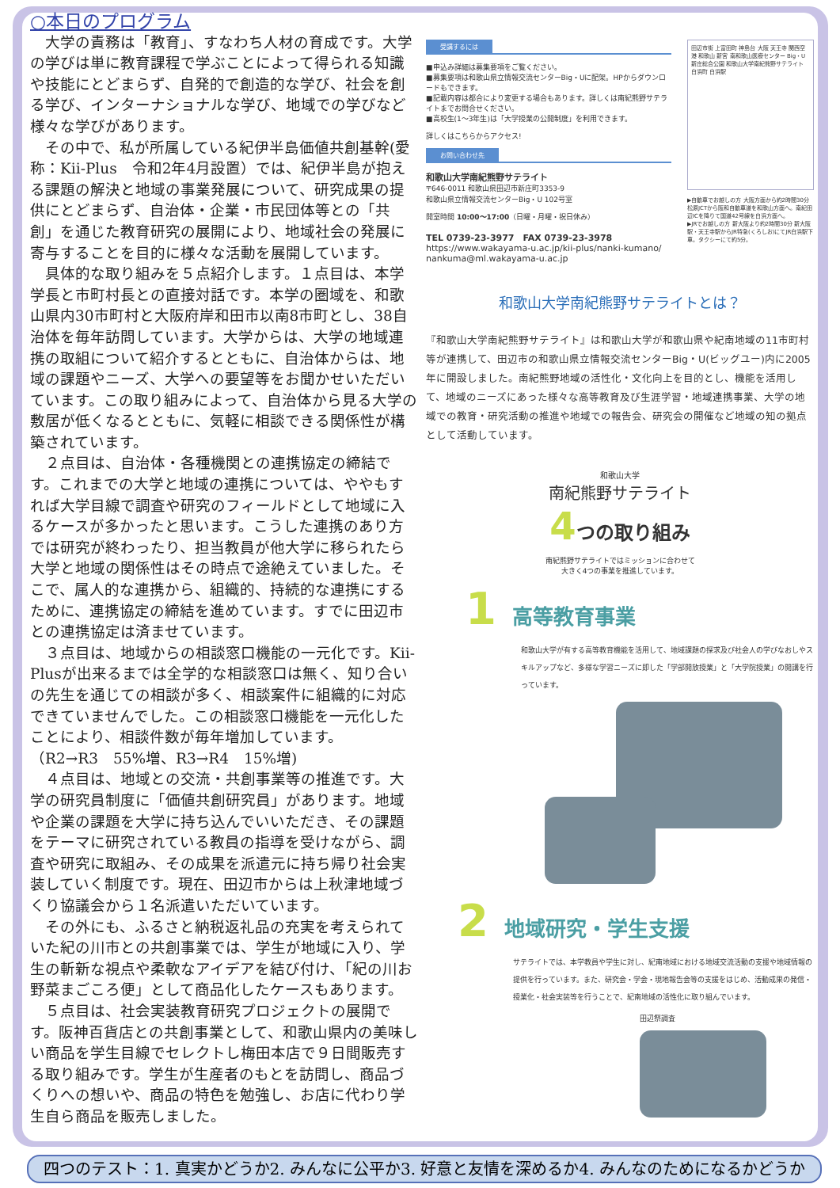○本日のプログラム
　大学の責務は「教育」、すなわち人材の育成です。大学の学びは単に教育課程で学ぶことによって得られる知識や技能にとどまらず、自発的で創造的な学び、社会を創る学び、インターナショナルな学び、地域での学びなど様々な学びがあります。
　その中で、私が所属している紀伊半島価値共創基幹(愛称：Kii-Plus　令和2年4月設置）では、紀伊半島が抱える課題の解決と地域の事業発展について、研究成果の提供にとどまらず、自治体・企業・市民団体等との「共創」を通じた教育研究の展開により、地域社会の発展に寄与することを目的に様々な活動を展開しています。
　具体的な取り組みを５点紹介します。１点目は、本学学長と市町村長との直接対話です。本学の圏域を、和歌山県内30市町村と大阪府岸和田市以南8市町とし、38自治体を毎年訪問しています。大学からは、大学の地域連携の取組について紹介するとともに、自治体からは、地域の課題やニーズ、大学への要望等をお聞かせいただいています。この取り組みによって、自治体から見る大学の敷居が低くなるとともに、気軽に相談できる関係性が構築されています。
　２点目は、自治体・各種機関との連携協定の締結です。これまでの大学と地域の連携については、ややもすれば大学目線で調査や研究のフィールドとして地域に入るケースが多かったと思います。こうした連携のあり方では研究が終わったり、担当教員が他大学に移られたら大学と地域の関係性はその時点で途絶えていました。そこで、属人的な連携から、組織的、持続的な連携にするために、連携協定の締結を進めています。すでに田辺市との連携協定は済ませています。
　３点目は、地域からの相談窓口機能の一元化です。Kii-Plusが出来るまでは全学的な相談窓口は無く、知り合いの先生を通じての相談が多く、相談案件に組織的に対応できていませんでした。この相談窓口機能を一元化したことにより、相談件数が毎年増加しています。
（R2→R3　55%増、R3→R4　15%増)
　４点目は、地域との交流・共創事業等の推進です。大学の研究員制度に「価値共創研究員」があります。地域や企業の課題を大学に持ち込んでいいただき、その課題をテーマに研究されている教員の指導を受けながら、調査や研究に取組み、その成果を派遣元に持ち帰り社会実装していく制度です。現在、田辺市からは上秋津地域づくり協議会から１名派遣いただいています。
　その外にも、ふるさと納税返礼品の充実を考えられていた紀の川市との共創事業では、学生が地域に入り、学生の斬新な視点や柔軟なアイデアを結び付け、「紀の川お野菜まごころ便」として商品化したケースもあります。
　５点目は、社会実装教育研究プロジェクトの展開です。阪神百貨店との共創事業として、和歌山県内の美味しい商品を学生目線でセレクトし梅田本店で９日間販売する取り組みです。学生が生産者のもとを訪問し、商品づくりへの想いや、商品の特色を勉強し、お店に代わり学生自ら商品を販売しました。
受講するには
■申込み詳細は募集要項をご覧ください。
■募集要項は和歌山県立情報交流センターBig・Uに配架。HPからダウンロードもできます。
■記載内容は都合により変更する場合もあります。詳しくは南紀熊野サテライトまでお問合せください。
■高校生(1〜3年生)は「大学授業の公開制度」を利用できます。
詳しくはこちらからアクセス!
お問い合わせ先
和歌山大学南紀熊野サテライト
〒646-0011 和歌山県田辺市新庄町3353-9
和歌山県立情報交流センターBig・U 102号室
開室時間 10:00〜17:00（日曜・月曜・祝日休み）
TEL 0739-23-3977　FAX 0739-23-3978
https://www.wakayama-u.ac.jp/kii-plus/nanki-kumano/
nankuma@ml.wakayama-u.ac.jp
田辺市街 上富田町 神島台 大阪 天王寺 関西空港 和歌山 新宮 南和歌山医療センター Big・U 新庄総合公園 和歌山大学南紀熊野サテライト 白浜町 白浜駅
▶自動車でお越しの方 大阪方面から約2時間30分 松原JCTから阪和自動車道を和歌山方面へ。南紀田辺ICを降りて国道42号線を白浜方面へ。
▶JRでお越しの方 新大阪より約2時間30分 新大阪駅・天王寺駅からJR特急(くろしお)にてJR白浜駅下車。タクシーにて約5分。
和歌山大学南紀熊野サテライトとは？
『和歌山大学南紀熊野サテライト』は和歌山大学が和歌山県や紀南地域の11市町村等が連携して、田辺市の和歌山県立情報交流センターBig・U(ビッグユー)内に2005年に開設しました。南紀熊野地域の活性化・文化向上を目的とし、機能を活用して、地域のニーズにあった様々な高等教育及び生涯学習・地域連携事業、大学の地域での教育・研究活動の推進や地域での報告会、研究会の開催など地域の知の拠点として活動しています。
和歌山大学
南紀熊野サテライト
4つの取り組み
南紀熊野サテライトではミッションに合わせて
大きく4つの事業を推進しています。
1 高等教育事業
和歌山大学が有する高等教育機能を活用して、地域課題の探求及び社会人の学びなおしやスキルアップなど、多様な学習ニーズに即した「学部開放授業」と「大学院授業」の開講を行っています。
2 地域研究・学生支援
サテライトでは、本学教員や学生に対し、紀南地域における地域交流活動の支援や地域情報の提供を行っています。また、研究会・学会・現地報告会等の支援をはじめ、活動成果の発信・授業化・社会実装等を行うことで、紀南地域の活性化に取り組んでいます。
田辺祭調査
四つのテスト：1. 真実かどうか2. みんなに公平か3. 好意と友情を深めるか4. みんなのためになるかどうか